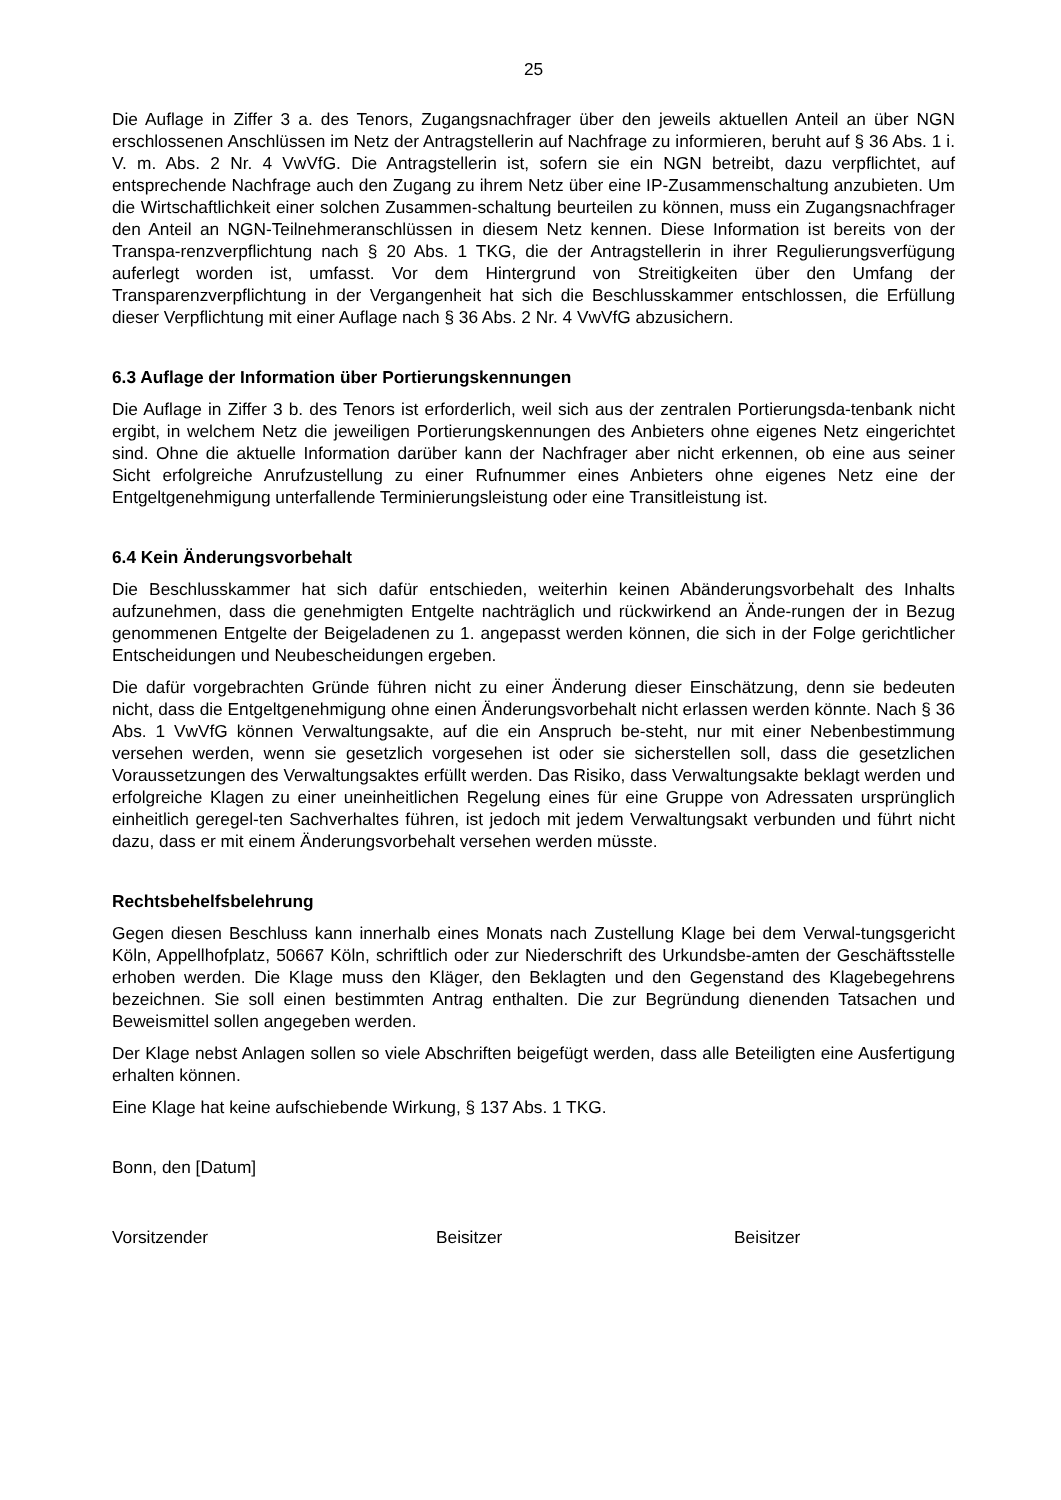25
Die Auflage in Ziffer 3 a. des Tenors, Zugangsnachfrager über den jeweils aktuellen Anteil an über NGN erschlossenen Anschlüssen im Netz der Antragstellerin auf Nachfrage zu informieren, beruht auf § 36 Abs. 1 i. V. m. Abs. 2 Nr. 4 VwVfG. Die Antragstellerin ist, sofern sie ein NGN betreibt, dazu verpflichtet, auf entsprechende Nachfrage auch den Zugang zu ihrem Netz über eine IP-Zusammenschaltung anzubieten. Um die Wirtschaftlichkeit einer solchen Zusammen-schaltung beurteilen zu können, muss ein Zugangsnachfrager den Anteil an NGN-Teilnehmeranschlüssen in diesem Netz kennen. Diese Information ist bereits von der Transpa-renzverpflichtung nach § 20 Abs. 1 TKG, die der Antragstellerin in ihrer Regulierungsverfügung auferlegt worden ist, umfasst. Vor dem Hintergrund von Streitigkeiten über den Umfang der Transparenzverpflichtung in der Vergangenheit hat sich die Beschlusskammer entschlossen, die Erfüllung dieser Verpflichtung mit einer Auflage nach § 36 Abs. 2 Nr. 4 VwVfG abzusichern.
6.3 Auflage der Information über Portierungskennungen
Die Auflage in Ziffer 3 b. des Tenors ist erforderlich, weil sich aus der zentralen Portierungsda-tenbank nicht ergibt, in welchem Netz die jeweiligen Portierungskennungen des Anbieters ohne eigenes Netz eingerichtet sind. Ohne die aktuelle Information darüber kann der Nachfrager aber nicht erkennen, ob eine aus seiner Sicht erfolgreiche Anrufzustellung zu einer Rufnummer eines Anbieters ohne eigenes Netz eine der Entgeltgenehmigung unterfallende Terminierungsleistung oder eine Transitleistung ist.
6.4 Kein Änderungsvorbehalt
Die Beschlusskammer hat sich dafür entschieden, weiterhin keinen Abänderungsvorbehalt des Inhalts aufzunehmen, dass die genehmigten Entgelte nachträglich und rückwirkend an Ände-rungen der in Bezug genommenen Entgelte der Beigeladenen zu 1. angepasst werden können, die sich in der Folge gerichtlicher Entscheidungen und Neubescheidungen ergeben.
Die dafür vorgebrachten Gründe führen nicht zu einer Änderung dieser Einschätzung, denn sie bedeuten nicht, dass die Entgeltgenehmigung ohne einen Änderungsvorbehalt nicht erlassen werden könnte. Nach § 36 Abs. 1 VwVfG können Verwaltungsakte, auf die ein Anspruch be-steht, nur mit einer Nebenbestimmung versehen werden, wenn sie gesetzlich vorgesehen ist oder sie sicherstellen soll, dass die gesetzlichen Voraussetzungen des Verwaltungsaktes erfüllt werden. Das Risiko, dass Verwaltungsakte beklagt werden und erfolgreiche Klagen zu einer uneinheitlichen Regelung eines für eine Gruppe von Adressaten ursprünglich einheitlich geregel-ten Sachverhaltes führen, ist jedoch mit jedem Verwaltungsakt verbunden und führt nicht dazu, dass er mit einem Änderungsvorbehalt versehen werden müsste.
Rechtsbehelfsbelehrung
Gegen diesen Beschluss kann innerhalb eines Monats nach Zustellung Klage bei dem Verwal-tungsgericht Köln, Appellhofplatz, 50667 Köln, schriftlich oder zur Niederschrift des Urkundsbe-amten der Geschäftsstelle erhoben werden. Die Klage muss den Kläger, den Beklagten und den Gegenstand des Klagebegehrens bezeichnen. Sie soll einen bestimmten Antrag enthalten. Die zur Begründung dienenden Tatsachen und Beweismittel sollen angegeben werden.
Der Klage nebst Anlagen sollen so viele Abschriften beigefügt werden, dass alle Beteiligten eine Ausfertigung erhalten können.
Eine Klage hat keine aufschiebende Wirkung, § 137 Abs. 1 TKG.
Bonn, den [Datum]
Vorsitzender Beisitzer Beisitzer